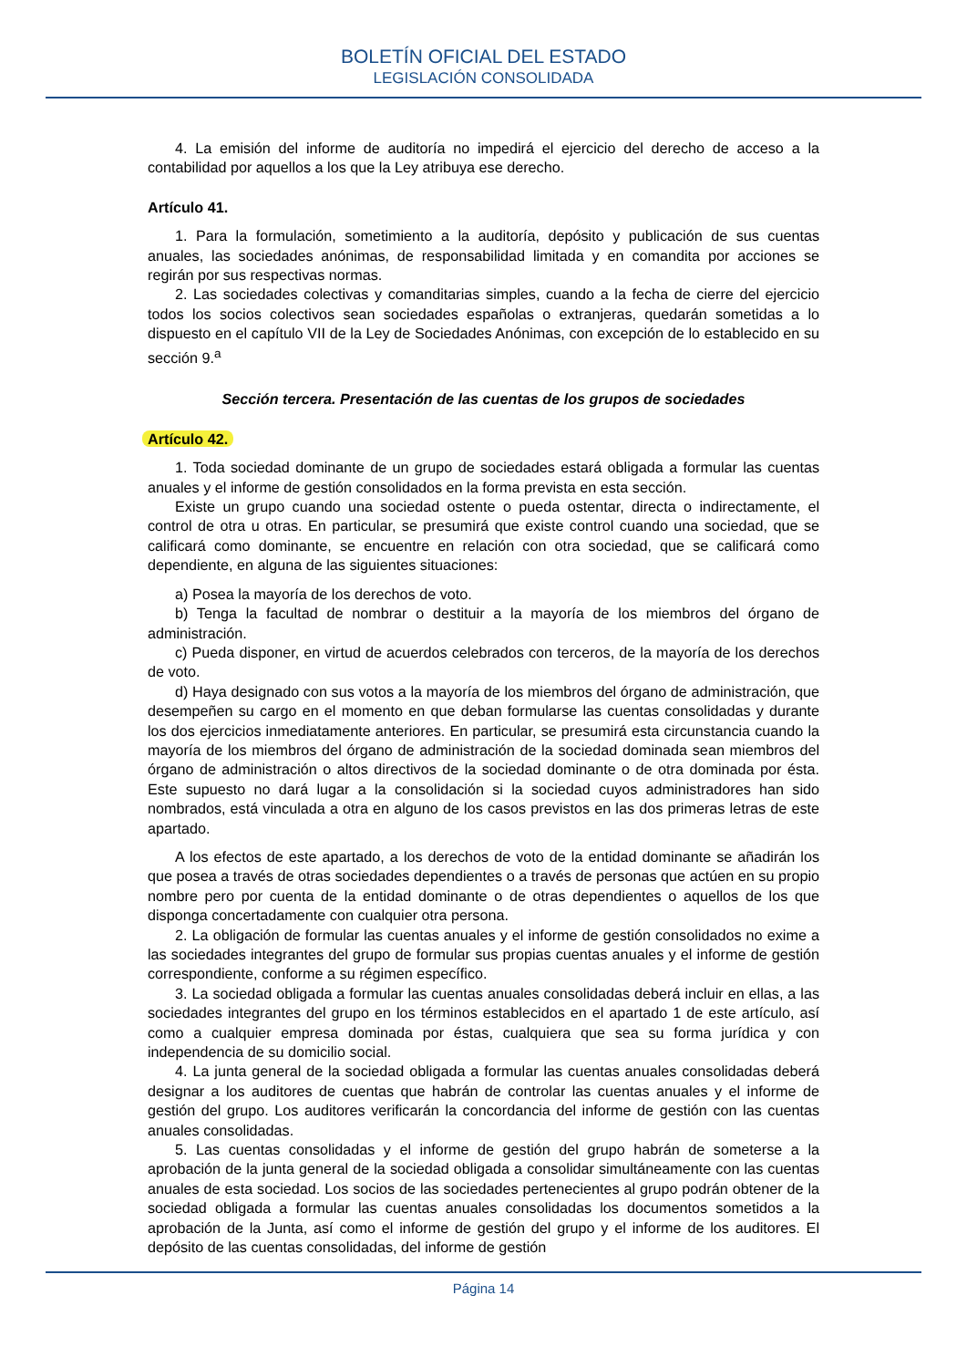BOLETÍN OFICIAL DEL ESTADO
LEGISLACIÓN CONSOLIDADA
4. La emisión del informe de auditoría no impedirá el ejercicio del derecho de acceso a la contabilidad por aquellos a los que la Ley atribuya ese derecho.
Artículo 41.
1. Para la formulación, sometimiento a la auditoría, depósito y publicación de sus cuentas anuales, las sociedades anónimas, de responsabilidad limitada y en comandita por acciones se regirán por sus respectivas normas.
2. Las sociedades colectivas y comanditarias simples, cuando a la fecha de cierre del ejercicio todos los socios colectivos sean sociedades españolas o extranjeras, quedarán sometidas a lo dispuesto en el capítulo VII de la Ley de Sociedades Anónimas, con excepción de lo establecido en su sección 9.<sup>a</sup>
Sección tercera. Presentación de las cuentas de los grupos de sociedades
Artículo 42.
1. Toda sociedad dominante de un grupo de sociedades estará obligada a formular las cuentas anuales y el informe de gestión consolidados en la forma prevista en esta sección.
Existe un grupo cuando una sociedad ostente o pueda ostentar, directa o indirectamente, el control de otra u otras. En particular, se presumirá que existe control cuando una sociedad, que se calificará como dominante, se encuentre en relación con otra sociedad, que se calificará como dependiente, en alguna de las siguientes situaciones:
a) Posea la mayoría de los derechos de voto.
b) Tenga la facultad de nombrar o destituir a la mayoría de los miembros del órgano de administración.
c) Pueda disponer, en virtud de acuerdos celebrados con terceros, de la mayoría de los derechos de voto.
d) Haya designado con sus votos a la mayoría de los miembros del órgano de administración, que desempeñen su cargo en el momento en que deban formularse las cuentas consolidadas y durante los dos ejercicios inmediatamente anteriores. En particular, se presumirá esta circunstancia cuando la mayoría de los miembros del órgano de administración de la sociedad dominada sean miembros del órgano de administración o altos directivos de la sociedad dominante o de otra dominada por ésta. Este supuesto no dará lugar a la consolidación si la sociedad cuyos administradores han sido nombrados, está vinculada a otra en alguno de los casos previstos en las dos primeras letras de este apartado.
A los efectos de este apartado, a los derechos de voto de la entidad dominante se añadirán los que posea a través de otras sociedades dependientes o a través de personas que actúen en su propio nombre pero por cuenta de la entidad dominante o de otras dependientes o aquellos de los que disponga concertadamente con cualquier otra persona.
2. La obligación de formular las cuentas anuales y el informe de gestión consolidados no exime a las sociedades integrantes del grupo de formular sus propias cuentas anuales y el informe de gestión correspondiente, conforme a su régimen específico.
3. La sociedad obligada a formular las cuentas anuales consolidadas deberá incluir en ellas, a las sociedades integrantes del grupo en los términos establecidos en el apartado 1 de este artículo, así como a cualquier empresa dominada por éstas, cualquiera que sea su forma jurídica y con independencia de su domicilio social.
4. La junta general de la sociedad obligada a formular las cuentas anuales consolidadas deberá designar a los auditores de cuentas que habrán de controlar las cuentas anuales y el informe de gestión del grupo. Los auditores verificarán la concordancia del informe de gestión con las cuentas anuales consolidadas.
5. Las cuentas consolidadas y el informe de gestión del grupo habrán de someterse a la aprobación de la junta general de la sociedad obligada a consolidar simultáneamente con las cuentas anuales de esta sociedad. Los socios de las sociedades pertenecientes al grupo podrán obtener de la sociedad obligada a formular las cuentas anuales consolidadas los documentos sometidos a la aprobación de la Junta, así como el informe de gestión del grupo y el informe de los auditores. El depósito de las cuentas consolidadas, del informe de gestión
Página 14